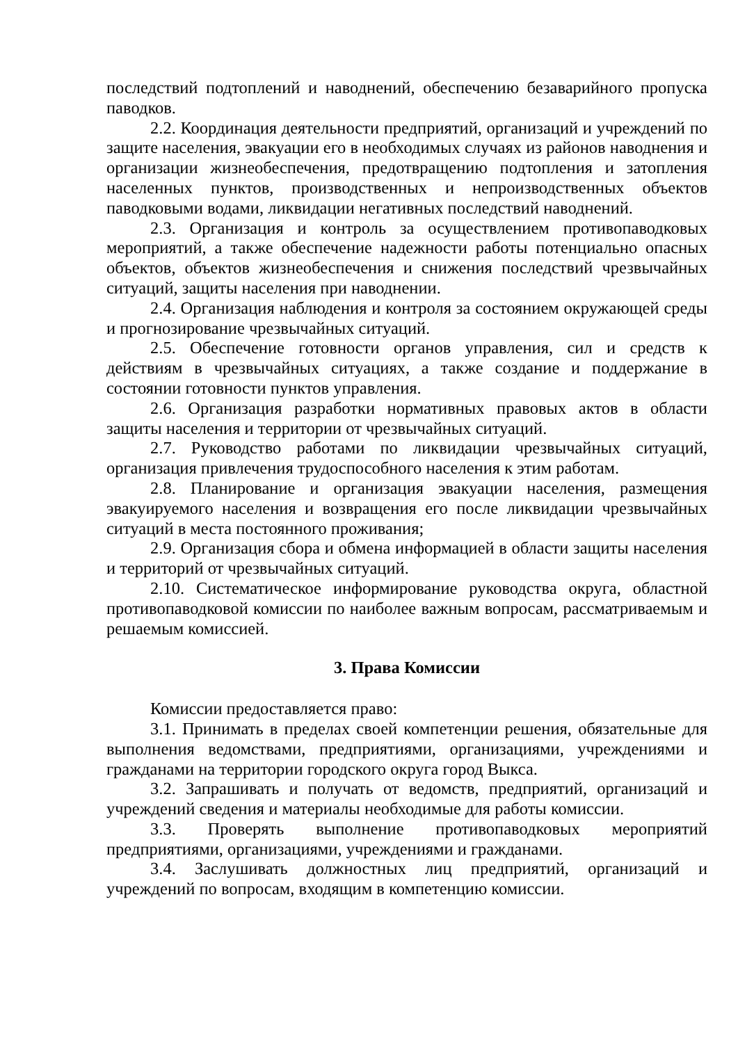последствий подтоплений и наводнений, обеспечению безаварийного пропуска паводков.
2.2. Координация деятельности предприятий, организаций и учреждений по защите населения, эвакуации его в необходимых случаях из районов наводнения и организации жизнеобеспечения, предотвращению подтопления и затопления населенных пунктов, производственных и непроизводственных объектов паводковыми водами, ликвидации негативных последствий наводнений.
2.3. Организация и контроль за осуществлением противопаводковых мероприятий, а также обеспечение надежности работы потенциально опасных объектов, объектов жизнеобеспечения и снижения последствий чрезвычайных ситуаций, защиты населения при наводнении.
2.4. Организация наблюдения и контроля за состоянием окружающей среды и прогнозирование чрезвычайных ситуаций.
2.5. Обеспечение готовности органов управления, сил и средств к действиям в чрезвычайных ситуациях, а также создание и поддержание в состоянии готовности пунктов управления.
2.6. Организация разработки нормативных правовых актов в области защиты населения и территории от чрезвычайных ситуаций.
2.7. Руководство работами по ликвидации чрезвычайных ситуаций, организация привлечения трудоспособного населения к этим работам.
2.8. Планирование и организация эвакуации населения, размещения эвакуируемого населения и возвращения его после ликвидации чрезвычайных ситуаций в места постоянного проживания;
2.9. Организация сбора и обмена информацией в области защиты населения и территорий от чрезвычайных ситуаций.
2.10. Систематическое информирование руководства округа, областной противопаводковой комиссии по наиболее важным вопросам, рассматриваемым и решаемым комиссией.
3. Права Комиссии
Комиссии предоставляется право:
3.1. Принимать в пределах своей компетенции решения, обязательные для выполнения ведомствами, предприятиями, организациями, учреждениями и гражданами на территории городского округа город Выкса.
3.2. Запрашивать и получать от ведомств, предприятий, организаций и учреждений сведения и материалы необходимые для работы комиссии.
3.3. Проверять выполнение противопаводковых мероприятий предприятиями, организациями, учреждениями и гражданами.
3.4. Заслушивать должностных лиц предприятий, организаций и учреждений по вопросам, входящим в компетенцию комиссии.